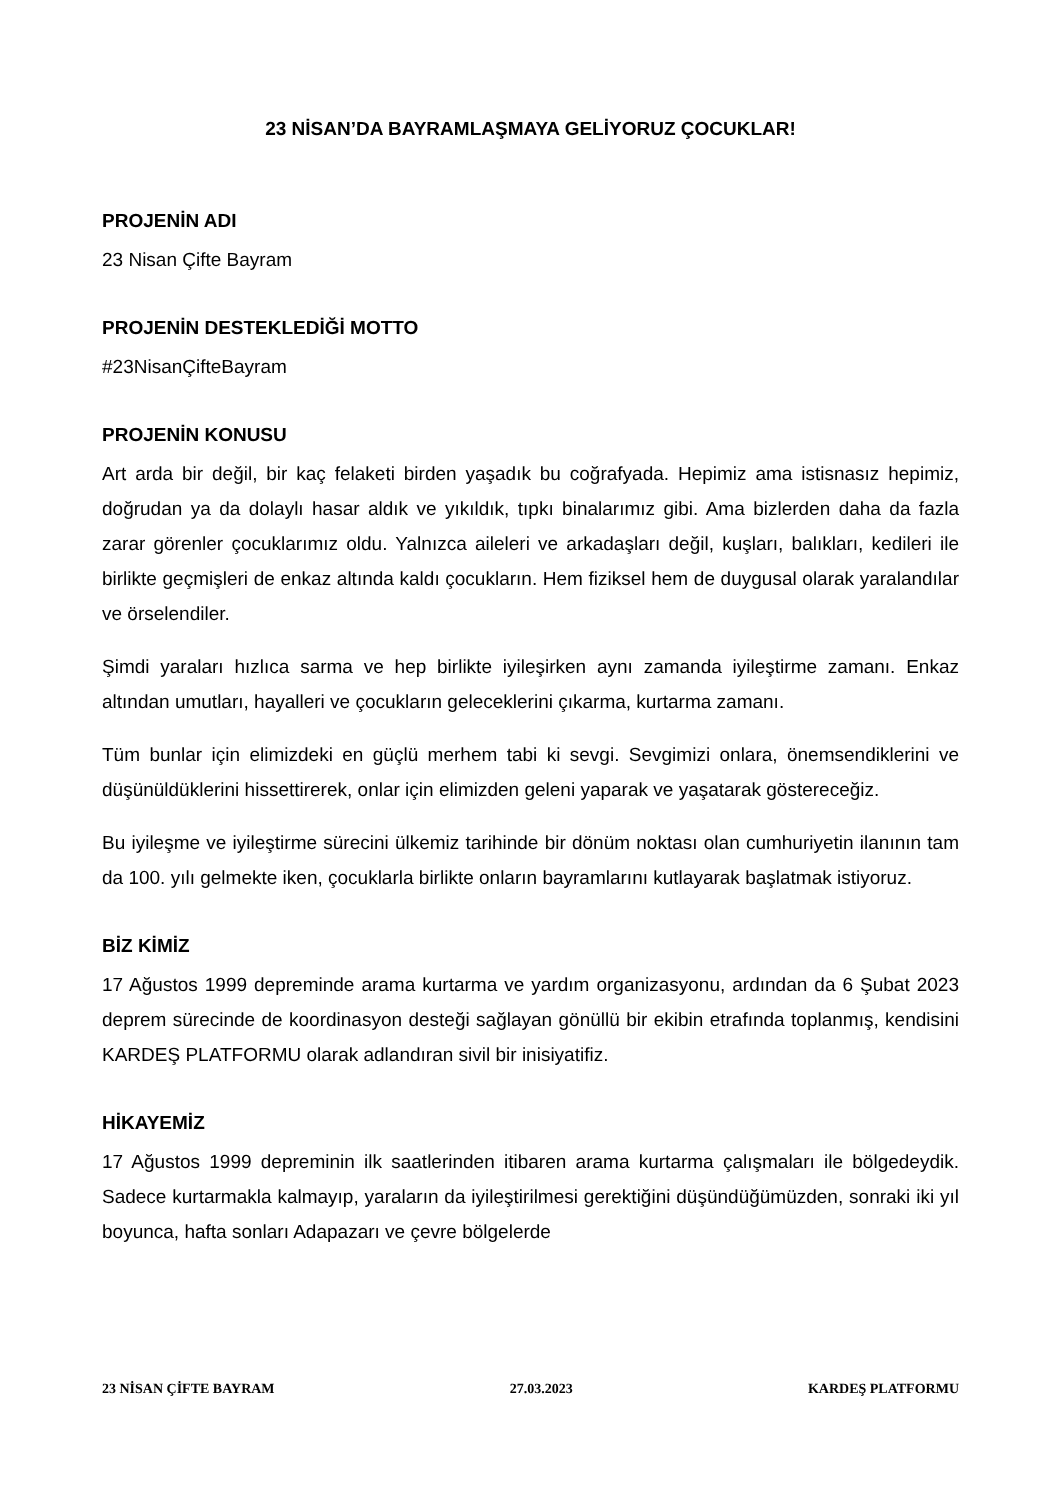23 NİSAN’DA BAYRAMLAŞMAYA GELİYORUZ ÇOCUKLAR!
PROJENİN ADI
23 Nisan Çifte Bayram
PROJENİN DESTEKLEDİĞİ MOTTO
#23NisanÇifteBayram
PROJENİN KONUSU
Art arda bir değil, bir kaç felaketi birden yaşadık bu coğrafyada. Hepimiz ama istisnasız hepimiz, doğrudan ya da dolaylı hasar aldık ve yıkıldık, tıpkı binalarımız gibi. Ama bizlerden daha da fazla zarar görenler çocuklarımız oldu. Yalnızca aileleri ve arkadaşları değil, kuşları, balıkları, kedileri ile birlikte geçmişleri de enkaz altında kaldı çocukların. Hem fiziksel hem de duygusal olarak yaralandılar ve örselendiler.
Şimdi yaraları hızlıca sarma ve hep birlikte iyileşirken aynı zamanda iyileştirme zamanı. Enkaz altından umutları, hayalleri ve çocukların geleceklerini çıkarma, kurtarma zamanı.
Tüm bunlar için elimizdeki en güçlü merhem tabi ki sevgi. Sevgimizi onlara, önemsendiklerini ve düşünüldüklerini hissettirerek, onlar için elimizden geleni yaparak ve yaşatarak göstereceğiz.
Bu iyileşme ve iyileştirme sürecini ülkemiz tarihinde bir dönüm noktası olan cumhuriyetin ilanının tam da 100. yılı gelmekte iken, çocuklarla birlikte onların bayramlarını kutlayarak başlatmak istiyoruz.
BİZ KİMİZ
17 Ağustos 1999 depreminde arama kurtarma ve yardım organizasyonu, ardından da 6 Şubat 2023 deprem sürecinde de koordinasyon desteği sağlayan gönüllü bir ekibin etrafında toplanmış, kendisini KARDEŞ PLATFORMU olarak adlandıran sivil bir inisiyatifiz.
HİKAYEMİZ
17 Ağustos 1999 depreminin ilk saatlerinden itibaren arama kurtarma çalışmaları ile bölgedeydik. Sadece kurtarmakla kalmayıp, yaraların da iyileştirilmesi gerektiğini düşündüğümüzden, sonraki iki yıl boyunca, hafta sonları Adapazarı ve çevre bölgelerde
23 NİSAN ÇİFTE BAYRAM 27.03.2023 KARDEŞ PLATFORMU